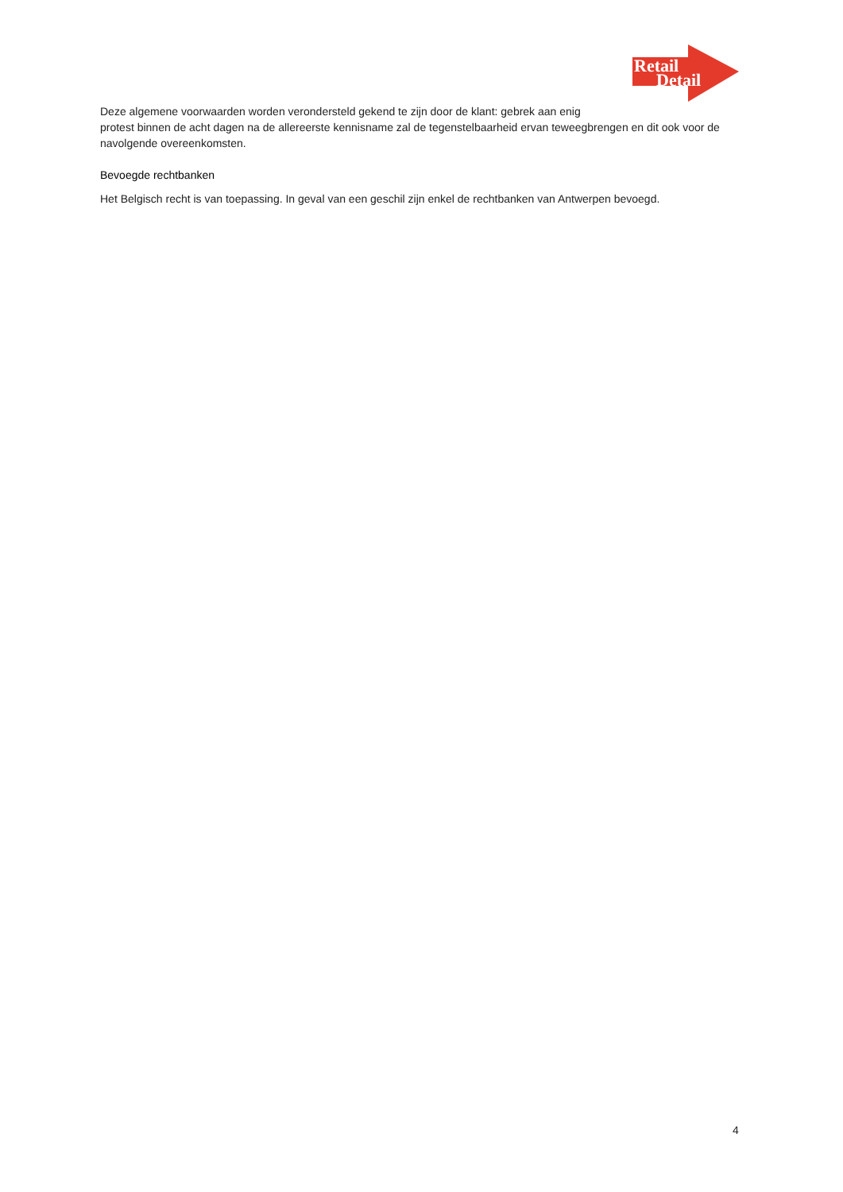Retail
Detail
Deze algemene voorwaarden worden verondersteld gekend te zijn door de klant: gebrek aan enig
protest binnen de acht dagen na de allereerste kennisname zal de tegenstelbaarheid ervan teweegbrengen en dit ook voor de navolgende overeenkomsten.
Bevoegde rechtbanken
Het Belgisch recht is van toepassing. In geval van een geschil zijn enkel de rechtbanken van Antwerpen bevoegd.
4